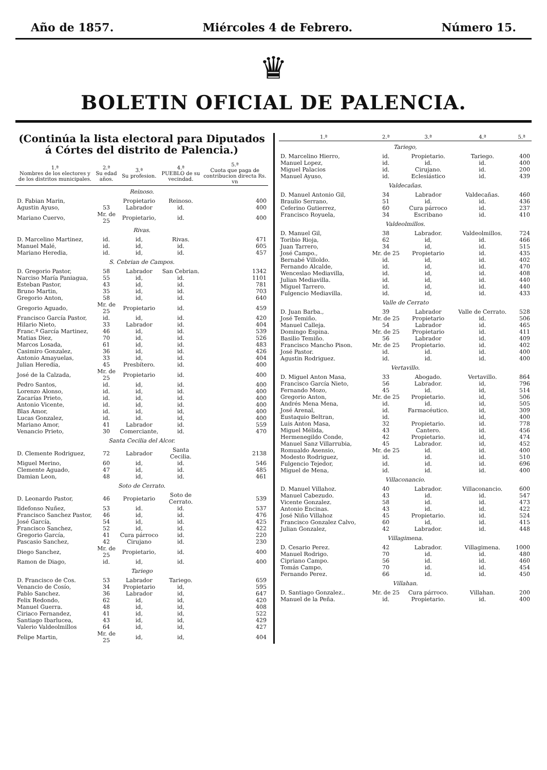Año de 1857. Miércoles 4 de Febrero. Número 15.
♛
BOLETIN OFICIAL DE PALENCIA.
(Continúa la lista electoral para Diputados á Córtes del distrito de Palencia.)
| 1.ª Nombres de los electores y de los distritos municipales. | 2.ª Su edad años. | 3.ª Su profesion. | 4.ª PUEBLO de su vecindad. | 5.ª Cuota que paga de contribucion directa Rs. vn |
| --- | --- | --- | --- | --- |
| Reinoso. | | | | |
| D. Fabian Marin, | | Propietario | Reinoso. | 400 |
| Agustin Ayuso, | 53 | Labrador | id. | 400 |
| Mariano Cuervo, | Mr. de 25 | Propietario, | id. | 400 |
| Rivas. | | | | |
| D. Marcelino Martinez, | id. | id, | Rivas. | 471 |
| Manuel Malé, | id. | id, | id. | 605 |
| Mariano Heredia, | id. | id, | id. | 457 |
| S. Cebrian de Campos. | | | | |
| D. Gregorio Pastor, | 58 | Labrador | San Cebrian. | 1342 |
| Narciso María Paniagua, | 55 | id, | id. | 1101 |
| Esteban Pastor, | 43 | id, | id. | 781 |
| Bruno Martin, | 35 | id, | id. | 703 |
| Gregorio Anton, | 58 | id, | id. | 640 |
| Gregorio Aguado, | Mr. de 25 | Propietario | id. | 459 |
| Francisco García Pastor, | id. | id, | id. | 420 |
| Hilario Nieto, | 33 | Labrador | id. | 404 |
| Franc.º García Martinez, | 46 | id, | id. | 539 |
| Matias Diez, | 70 | id, | id. | 526 |
| Marcos Losada, | 61 | id, | id. | 483 |
| Casimiro Gonzalez, | 36 | id, | id. | 426 |
| Antonio Amayuelas, | 33 | id, | id. | 404 |
| Julian Heredia, | 45 | Presbítero. | id. | 400 |
| José de la Calzada, | Mr. de 25 | Propietario | id. | 400 |
| Pedro Santos, | id. | id, | id. | 400 |
| Lorenzo Alonso, | id. | id, | id. | 400 |
| Zacarías Prieto, | id. | id, | id. | 400 |
| Antonio Vicente, | id. | id, | id. | 400 |
| Blas Amor, | id. | id, | id, | 400 |
| Lucas Gonzalez, | id. | id. | id, | 400 |
| Mariano Amor, | 41 | Labrador | id. | 559 |
| Venancio Prieto, | 30 | Comerciante, | id. | 470 |
| Santa Cecilia del Alcor. | | | | |
| D. Clemente Rodriguez, | 72 | Labrador | Santa Cecilia. | 2138 |
| Miguel Merino, | 60 | id, | id. | 546 |
| Clemente Aguado, | 47 | id, | id. | 485 |
| Damian Leon, | 48 | id, | id. | 461 |
| Soto de Cerrato. | | | | |
| D. Leonardo Pastor, | 46 | Propietario | Soto de Cerrato. | 539 |
| Ildefonso Nuñez, | 53 | id. | id. | 537 |
| Francisco Sanchez Pastor, | 46 | id, | id. | 476 |
| José García, | 54 | id, | id. | 425 |
| Francisco Sanchez, | 52 | id, | id. | 422 |
| Gregorio García, | 41 | Cura párroco | id. | 220 |
| Pascasio Sanchez, | 42 | Cirujano | id. | 230 |
| Diego Sanchez, | Mr. de 25 | Propietario, | id. | 400 |
| Ramon de Diago, | id. | id, | id. | 400 |
| Tariego | | | | |
| D. Francisco de Cos. | 53 | Labrador | Tariego. | 659 |
| Venancio de Cosío, | 34 | Propietario | id, | 595 |
| Pablo Sanchez. | 36 | Labrador | id, | 647 |
| Felix Redondo, | 62 | id, | id, | 420 |
| Manuel Guerra. | 48 | id, | id, | 408 |
| Ciriaco Fernandez, | 41 | id, | id, | 522 |
| Santiago Ibarlucea, | 43 | id, | id, | 429 |
| Valerio Valdeolmillos | 64 | id, | id, | 427 |
| Felipe Martin, | Mr. de 25 | id, | id, | 404 |
| 1.ª | 2.ª | 3.ª | 4.ª | 5.ª |
| --- | --- | --- | --- | --- |
| Tariego, | | | | |
| D. Marcelino Hierro, | id. | Propietario. | Tariego. | 400 |
| Manuel Lopez, | id. | id. | id. | 400 |
| Miguel Palacios | id. | Cirujano. | id. | 200 |
| Manuel Ayuso, | id. | Eclesiástico | id. | 439 |
| Valdecañas. | | | | |
| D. Manuel Antonio Gil, | 34 | Labrador | Valdecañas. | 460 |
| Braulio Serrano, | 51 | id. | id. | 436 |
| Ceferino Gutierrez, | 60 | Cura párroco | id. | 237 |
| Francisco Royuela, | 34 | Escribano | id. | 410 |
| Valdeolmillos. | | | | |
| D. Manuel Gil, | 38 | Labrador. | Valdeolmillos. | 724 |
| Toribio Rioja, | 62 | id, | id. | 466 |
| Juan Tarrero, | 34 | id, | id. | 515 |
| José Campo., | Mr. de 25 | Propietario | id. | 435 |
| Bernabé Villoldo. | id. | id, | id. | 402 |
| Fernando Alcalde, | id. | id, | id. | 470 |
| Wenceslao Mediavilla, | id. | id, | id. | 408 |
| Julian Mediavilla. | id. | id, | id. | 440 |
| Miguel Tarrero. | id. | id, | id. | 440 |
| Fulgencio Mediavilla. | id. | id, | id. | 433 |
| Valle de Cerrato | | | | |
| D. Juan Barba., | 39 | Labrador | Valle de Cerrato. | 528 |
| José Temiño. | Mr. de 25 | Propietario | id. | 506 |
| Manuel Calleja. | 54 | Labrador | id. | 465 |
| Domingo Espina. | Mr. de 25 | Propietario | id. | 411 |
| Basilio Temiño. | 56 | Labrador | id. | 409 |
| Francisco Mancho Pison. | Mr. de 25 | Propietario. | id. | 402 |
| José Pastor. | id. | id. | id. | 400 |
| Agustin Rodriguez. | id. | id. | id. | 400 |
| Vertavillo. | | | | |
| D. Miguel Anton Masa, | 33 | Abogado. | Vertavillo. | 864 |
| Francisco García Nieto, | 56 | Labrador. | id, | 796 |
| Fernando Mozo, | 45 | id. | id, | 514 |
| Gregorio Anton, | Mr. de 25 | Propietario. | id, | 506 |
| Andrés Mena Mena, | id. | id. | id, | 505 |
| José Arenal, | id. | Farmacéutico. | id, | 309 |
| Eustaquio Beltran, | id. | | id, | 400 |
| Luis Anton Masa, | 32 | Propietario. | id. | 778 |
| Miguel Mélida, | 43 | Cantero. | id. | 456 |
| Hermenegildo Conde, | 42 | Propietario. | id, | 474 |
| Manuel Sanz Villarrubia, | 45 | Labrador. | id, | 452 |
| Romualdo Asensio, | Mr. de 25 | id. | id. | 400 |
| Modesto Rodriguez, | id. | id. | id. | 510 |
| Fulgencio Tejedor, | id. | id. | id. | 696 |
| Miguel de Mena, | id. | id. | id. | 400 |
| Villaconancio. | | | | |
| D. Manuel Villahoz. | 40 | Labrador. | Villaconancio. | 600 |
| Manuel Cabezudo. | 43 | id. | id. | 547 |
| Vicente Gonzalez. | 58 | id. | id. | 473 |
| Antonio Encinas. | 43 | id. | id. | 422 |
| José Niño Villahoz | 45 | Propietario. | id. | 524 |
| Francisco Gonzalez Calvo, | 60 | id, | id. | 415 |
| Julian Gonzalez, | 42 | Labrador. | id. | 448 |
| Villagimena. | | | | |
| D. Cesario Perez. | 42 | Labrador. | Villagimena. | 1000 |
| Manuel Rodrigo. | 70 | id. | id. | 480 |
| Cipriano Campo. | 56 | id. | id. | 460 |
| Tomás Campo, | 70 | id. | id. | 454 |
| Fernando Perez. | 66 | id. | id. | 450 |
| Villahan. | | | | |
| D. Santiago Gonzalez.. | Mr. de 25 | Cura párroco. | Villahan. | 200 |
| Manuel de la Peña. | id. | Propietario. | id. | 400 |